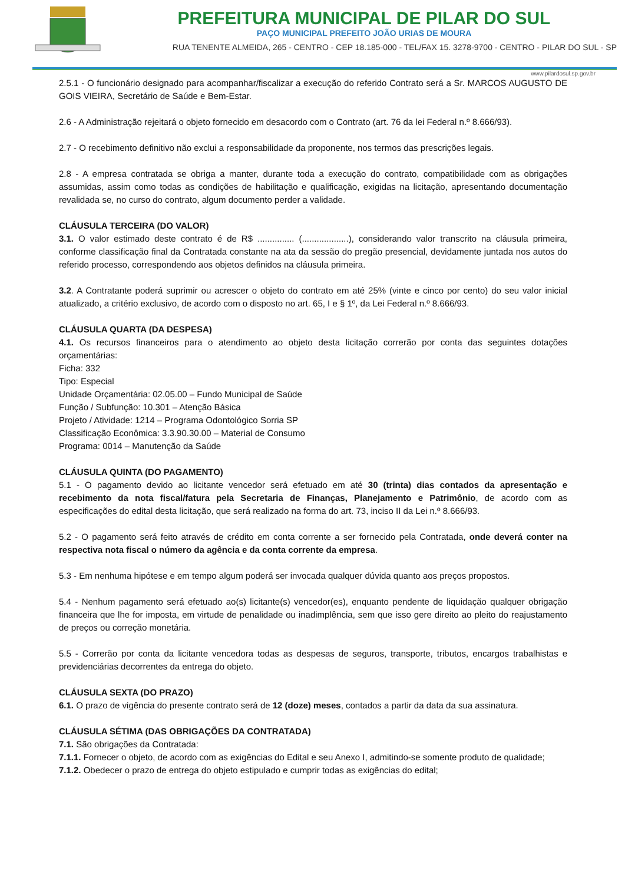PREFEITURA MUNICIPAL DE PILAR DO SUL
PAÇO MUNICIPAL PREFEITO JOÃO URIAS DE MOURA
RUA TENENTE ALMEIDA, 265 - CENTRO - CEP 18.185-000 - TEL/FAX 15. 3278-9700 - CENTRO - PILAR DO SUL - SP
www.pilardosul.sp.gov.br
2.5.1 - O funcionário designado para acompanhar/fiscalizar a execução do referido Contrato será a Sr. MARCOS AUGUSTO DE GOIS VIEIRA, Secretário de Saúde e Bem-Estar.
2.6 - A Administração rejeitará o objeto fornecido em desacordo com o Contrato (art. 76 da lei Federal n.º 8.666/93).
2.7 - O recebimento definitivo não exclui a responsabilidade da proponente, nos termos das prescrições legais.
2.8 - A empresa contratada se obriga a manter, durante toda a execução do contrato, compatibilidade com as obrigações assumidas, assim como todas as condições de habilitação e qualificação, exigidas na licitação, apresentando documentação revalidada se, no curso do contrato, algum documento perder a validade.
CLÁUSULA TERCEIRA (DO VALOR)
3.1. O valor estimado deste contrato é de R$ ............... (...................), considerando valor transcrito na cláusula primeira, conforme classificação final da Contratada constante na ata da sessão do pregão presencial, devidamente juntada nos autos do referido processo, correspondendo aos objetos definidos na cláusula primeira.
3.2. A Contratante poderá suprimir ou acrescer o objeto do contrato em até 25% (vinte e cinco por cento) do seu valor inicial atualizado, a critério exclusivo, de acordo com o disposto no art. 65, I e § 1º, da Lei Federal n.º 8.666/93.
CLÁUSULA QUARTA (DA DESPESA)
4.1. Os recursos financeiros para o atendimento ao objeto desta licitação correrão por conta das seguintes dotações orçamentárias:
Ficha: 332
Tipo: Especial
Unidade Orçamentária: 02.05.00 – Fundo Municipal de Saúde
Função / Subfunção: 10.301 – Atenção Básica
Projeto / Atividade: 1214 – Programa Odontológico Sorria SP
Classificação Econômica: 3.3.90.30.00 – Material de Consumo
Programa: 0014 – Manutenção da Saúde
CLÁUSULA QUINTA (DO PAGAMENTO)
5.1 - O pagamento devido ao licitante vencedor será efetuado em até 30 (trinta) dias contados da apresentação e recebimento da nota fiscal/fatura pela Secretaria de Finanças, Planejamento e Patrimônio, de acordo com as especificações do edital desta licitação, que será realizado na forma do art. 73, inciso II da Lei n.º 8.666/93.
5.2 - O pagamento será feito através de crédito em conta corrente a ser fornecido pela Contratada, onde deverá conter na respectiva nota fiscal o número da agência e da conta corrente da empresa.
5.3 - Em nenhuma hipótese e em tempo algum poderá ser invocada qualquer dúvida quanto aos preços propostos.
5.4 - Nenhum pagamento será efetuado ao(s) licitante(s) vencedor(es), enquanto pendente de liquidação qualquer obrigação financeira que lhe for imposta, em virtude de penalidade ou inadimplência, sem que isso gere direito ao pleito do reajustamento de preços ou correção monetária.
5.5 - Correrão por conta da licitante vencedora todas as despesas de seguros, transporte, tributos, encargos trabalhistas e previdenciárias decorrentes da entrega do objeto.
CLÁUSULA SEXTA (DO PRAZO)
6.1. O prazo de vigência do presente contrato será de 12 (doze) meses, contados a partir da data da sua assinatura.
CLÁUSULA SÉTIMA (DAS OBRIGAÇÕES DA CONTRATADA)
7.1. São obrigações da Contratada:
7.1.1. Fornecer o objeto, de acordo com as exigências do Edital e seu Anexo I, admitindo-se somente produto de qualidade;
7.1.2. Obedecer o prazo de entrega do objeto estipulado e cumprir todas as exigências do edital;